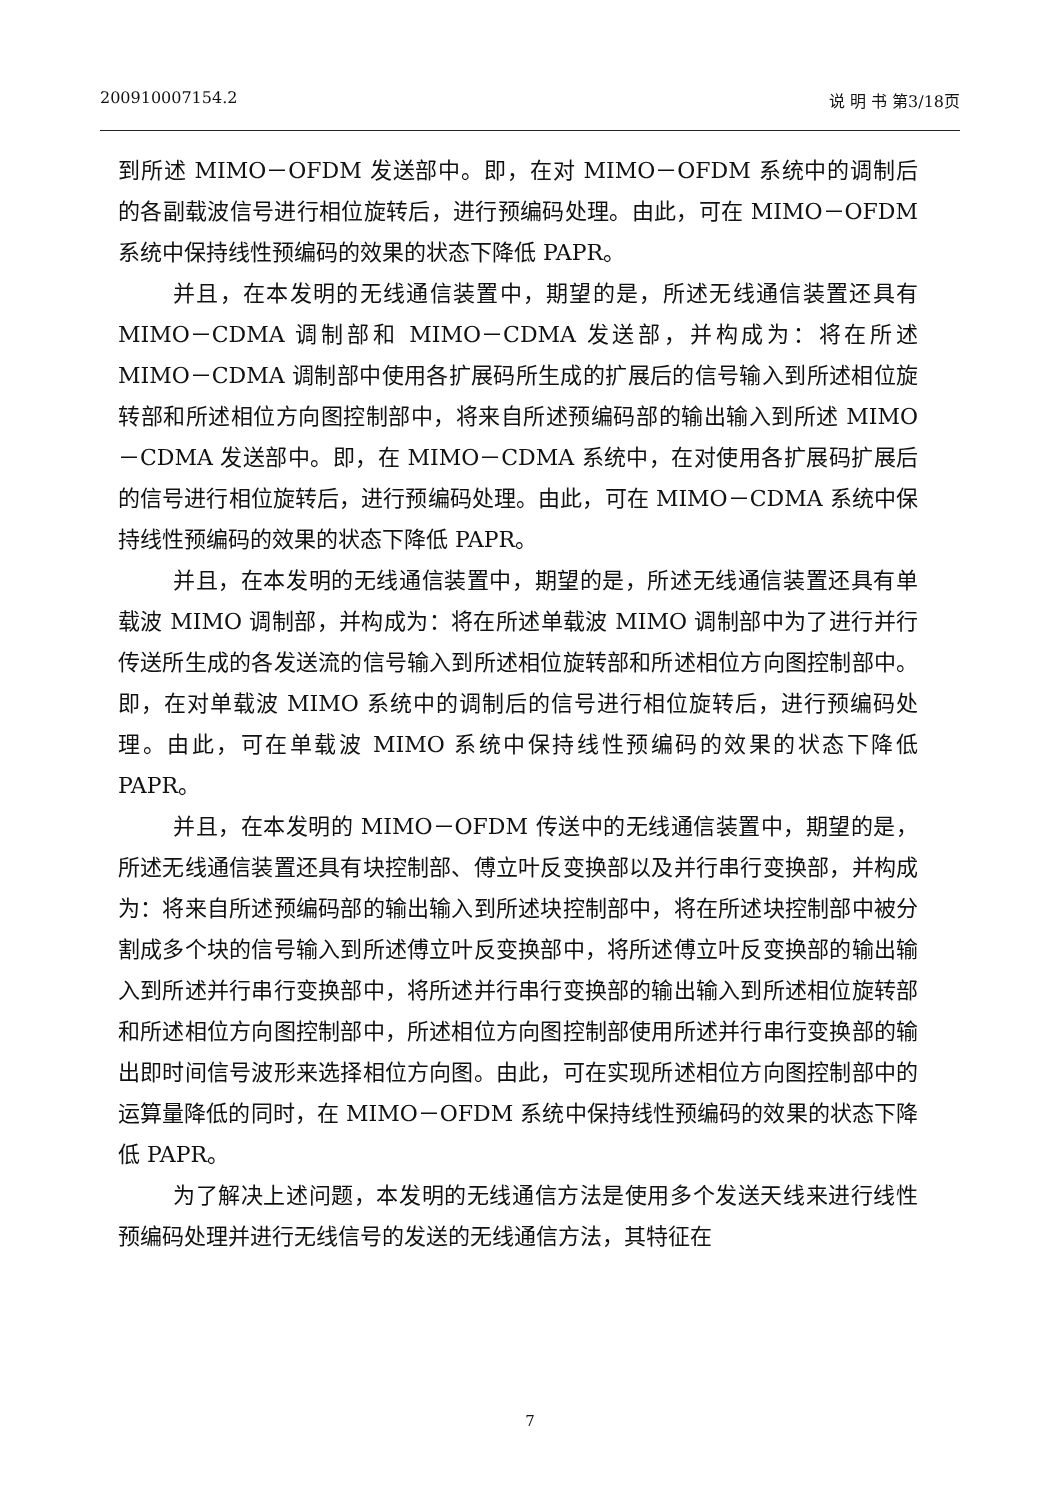200910007154.2 说 明 书 第3/18页
到所述 MIMO－OFDM 发送部中。即，在对 MIMO－OFDM 系统中的调制后的各副载波信号进行相位旋转后，进行预编码处理。由此，可在 MIMO－OFDM 系统中保持线性预编码的效果的状态下降低 PAPR。
并且，在本发明的无线通信装置中，期望的是，所述无线通信装置还具有 MIMO－CDMA 调制部和 MIMO－CDMA 发送部，并构成为：将在所述 MIMO－CDMA 调制部中使用各扩展码所生成的扩展后的信号输入到所述相位旋转部和所述相位方向图控制部中，将来自所述预编码部的输出输入到所述 MIMO－CDMA 发送部中。即，在 MIMO－CDMA 系统中，在对使用各扩展码扩展后的信号进行相位旋转后，进行预编码处理。由此，可在 MIMO－CDMA 系统中保持线性预编码的效果的状态下降低 PAPR。
并且，在本发明的无线通信装置中，期望的是，所述无线通信装置还具有单载波 MIMO 调制部，并构成为：将在所述单载波 MIMO 调制部中为了进行并行传送所生成的各发送流的信号输入到所述相位旋转部和所述相位方向图控制部中。即，在对单载波 MIMO 系统中的调制后的信号进行相位旋转后，进行预编码处理。由此，可在单载波 MIMO 系统中保持线性预编码的效果的状态下降低 PAPR。
并且，在本发明的 MIMO－OFDM 传送中的无线通信装置中，期望的是，所述无线通信装置还具有块控制部、傅立叶反变换部以及并行串行变换部，并构成为：将来自所述预编码部的输出输入到所述块控制部中，将在所述块控制部中被分割成多个块的信号输入到所述傅立叶反变换部中，将所述傅立叶反变换部的输出输入到所述并行串行变换部中，将所述并行串行变换部的输出输入到所述相位旋转部和所述相位方向图控制部中，所述相位方向图控制部使用所述并行串行变换部的输出即时间信号波形来选择相位方向图。由此，可在实现所述相位方向图控制部中的运算量降低的同时，在 MIMO－OFDM 系统中保持线性预编码的效果的状态下降低 PAPR。
为了解决上述问题，本发明的无线通信方法是使用多个发送天线来进行线性预编码处理并进行无线信号的发送的无线通信方法，其特征在
7